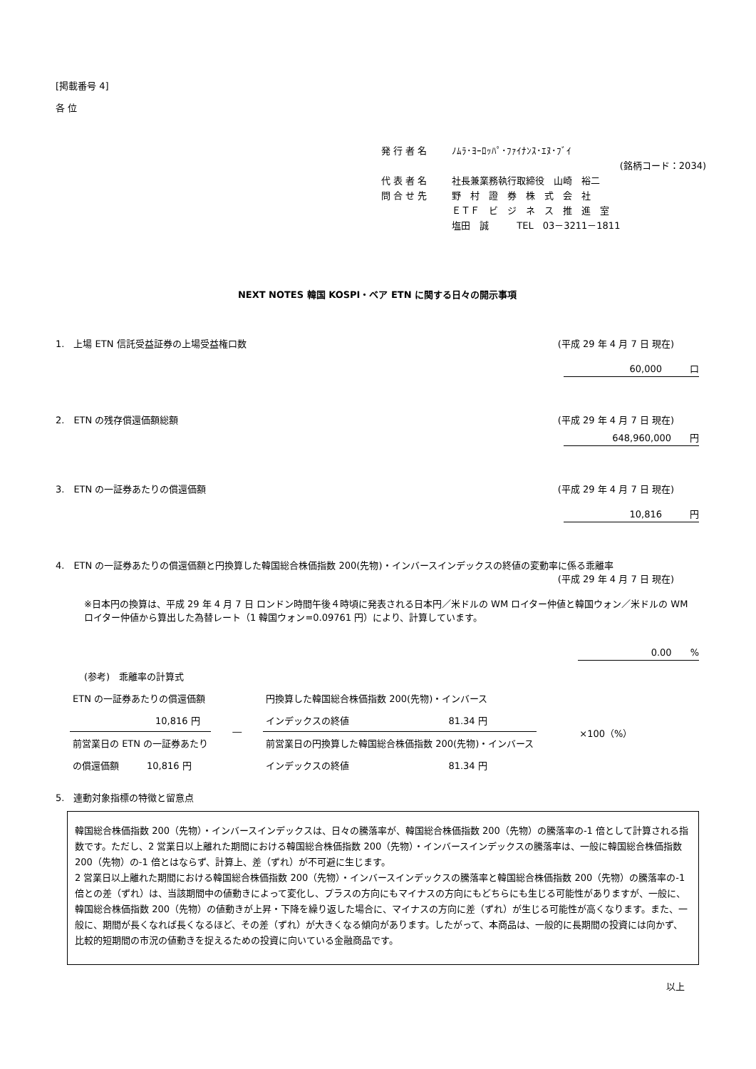[掲載番号 4]
各 位
| 発 行 者 名 | ﾉﾑﾗ･ﾖｰﾛｯﾊﾟ･ﾌｧｲﾅﾝｽ･ｴﾇ･ﾌﾞｲ |
| | (銘柄コード：2034) |
| 代 表 者 名 | 社長兼業務執行取締役 山崎 裕二 |
| 問 合 せ 先 | 野 村 證 券 株 式 会 社 |
| | ＥＴＦ ビ ジ ネ ス 推 進 室 |
| | 塩田 誠 TEL 03－3211－1811 |
NEXT NOTES 韓国 KOSPI・ベア ETN に関する日々の開示事項
1.　上場 ETN 信託受益証券の上場受益権口数 (平成 29 年 4 月 7 日 現在)
60,000　　　口
2.　ETN の残存償還価額総額 (平成 29 年 4 月 7 日 現在)
648,960,000　　円
3.　ETN の一証券あたりの償還価額 (平成 29 年 4 月 7 日 現在)
10,816　　　円
4.　ETN の一証券あたりの償還価額と円換算した韓国総合株価指数 200(先物)・インバースインデックスの終値の変動率に係る乖離率
(平成 29 年 4 月 7 日 現在)
※日本円の換算は、平成 29 年 4 月 7 日 ロンドン時間午後４時頃に発表される日本円／米ドルの WM ロイター仲値と韓国ウォン／米ドルの WM ロイター仲値から算出した為替レート（1 韓国ウォン=0.09761 円）により、計算しています。
0.00　　%
(参考)　乖離率の計算式
| ETN の一証券あたりの償還価額 | ― | 円換算した韓国総合株価指数 200(先物)・インバース | | ×100（%） |
| 10,816 円 | | インデックスの終値 | 81.34 円 | |
| 前営業日の ETN の一証券あたり | | 前営業日の円換算した韓国総合株価指数 200(先物)・インバース | | |
| の償還価額 10,816 円 | | インデックスの終値 | 81.34 円 | |
5.　連動対象指標の特徴と留意点
韓国総合株価指数 200（先物）・インバースインデックスは、日々の騰落率が、韓国総合株価指数 200（先物）の騰落率の-1 倍として計算される指数です。ただし、2 営業日以上離れた期間における韓国総合株価指数 200（先物）・インバースインデックスの騰落率は、一般に韓国総合株価指数 200（先物）の-1 倍とはならず、計算上、差（ずれ）が不可避に生じます。
2 営業日以上離れた期間における韓国総合株価指数 200（先物）・インバースインデックスの騰落率と韓国総合株価指数 200（先物）の騰落率の-1 倍との差（ずれ）は、当該期間中の値動きによって変化し、プラスの方向にもマイナスの方向にもどちらにも生じる可能性がありますが、一般に、韓国総合株価指数 200（先物）の値動きが上昇・下降を繰り返した場合に、マイナスの方向に差（ずれ）が生じる可能性が高くなります。また、一般に、期間が長くなれば長くなるほど、その差（ずれ）が大きくなる傾向があります。したがって、本商品は、一般的に長期間の投資には向かず、比較的短期間の市況の値動きを捉えるための投資に向いている金融商品です。
以上